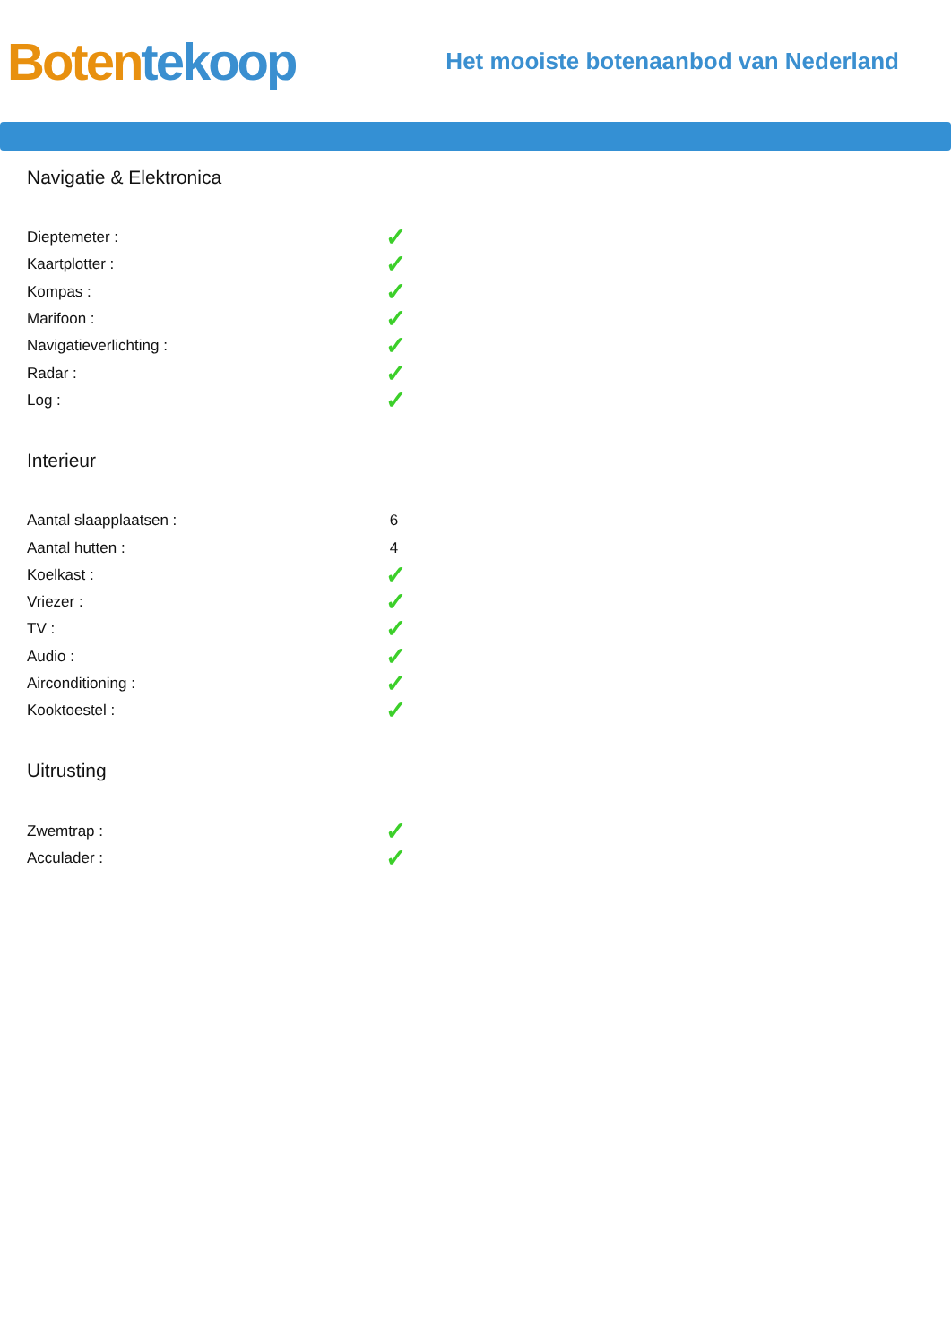Boten tekoop
Het mooiste botenaanbod van Nederland
Navigatie & Elektronica
| Dieptemeter : | ✓ |
| Kaartplotter : | ✓ |
| Kompas : | ✓ |
| Marifoon : | ✓ |
| Navigatieverlichting : | ✓ |
| Radar : | ✓ |
| Log : | ✓ |
Interieur
| Aantal slaapplaatsen : | 6 |
| Aantal hutten : | 4 |
| Koelkast : | ✓ |
| Vriezer : | ✓ |
| TV : | ✓ |
| Audio : | ✓ |
| Airconditioning : | ✓ |
| Kooktoestel : | ✓ |
Uitrusting
| Zwemtrap : | ✓ |
| Acculader : | ✓ |